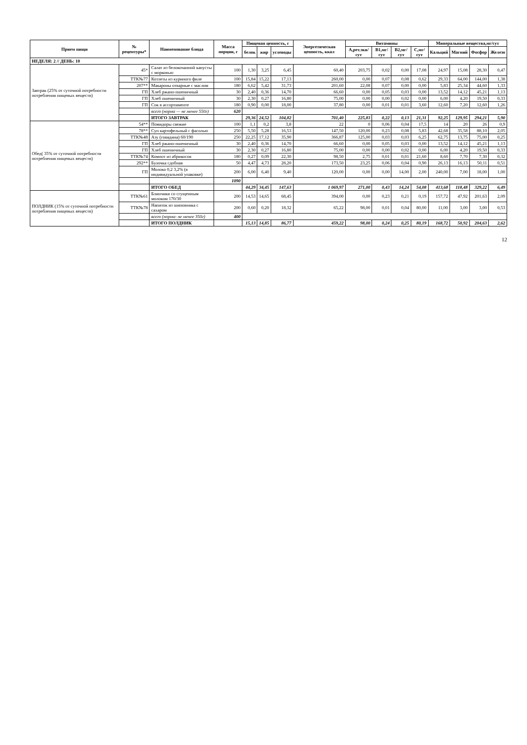| Прием пищи | № рецептуры* | Наименование блюда | Масса порции, г | Пищевая ценность, г | | | Энергетическая ценность, ккал | Витамины | | | | Минеральные вещества,мг/сут | | | |
| --- | --- | --- | --- | --- | --- | --- | --- | --- | --- | --- | --- | --- | --- | --- | --- |
| | | | | белок | жир | углеводы | | А,рет.экв/сут | В1,мг/сут | В2,мг/сут | С,мг/сут | Кальций | Магний | Фосфор | Железо |
| НЕДЕЛЯ: 2 // ДЕНЬ: 10 | | | | | | | | | | | | | | | |
| Завтрак (25% от суточной потребности потребления пищевых веществ) | 45* | Салат из белокочанной капусты с морковью | 100 | 1,30 | 3,25 | 6,45 | 60,40 | 203,75 | 0,02 | 0,00 | 17,08 | 24,97 | 15,08 | 28,30 | 0,47 |
| | ТТК№77 | Котлеты из куриного филе | 100 | 15,84 | 15,22 | 17,13 | 260,00 | 0,00 | 0,07 | 0,08 | 0,62 | 29,33 | 64,00 | 144,00 | 1,38 |
| | 207** | Макароны отварные с маслом | 180 | 6,62 | 5,42 | 31,73 | 201,60 | 22,08 | 0,07 | 0,00 | 0,00 | 5,83 | 25,34 | 44,60 | 1,33 |
| | ГП | Хлеб ржано-пшеничный | 30 | 2,40 | 0,36 | 14,70 | 66,60 | 0,00 | 0,05 | 0,03 | 0,00 | 13,52 | 14,12 | 45,21 | 1,13 |
| | ГП | Хлеб пшеничный | 30 | 2,30 | 0,27 | 16,80 | 75,00 | 0,00 | 0,00 | 0,02 | 0,00 | 6,00 | 4,20 | 19,50 | 0,33 |
| | ГП | Сок в ассортименте | 180 | 0,90 | 0,00 | 18,00 | 37,80 | 0,00 | 0,01 | 0,01 | 3,60 | 12,60 | 7,20 | 12,60 | 1,26 |
| | | всего (норма — не менее 550г) | 620 | | | | | | | | | | | | |
| | | ИТОГО ЗАВТРАК | | 29,36 | 24,52 | 104,82 | 701,40 | 225,83 | 0,22 | 0,13 | 21,31 | 92,25 | 129,95 | 294,21 | 5,90 |
| Обед( 35% от суточной потребности потребления пищевых веществ) | 54** | Помидоры свежие | 100 | 1,1 | 0,2 | 3,8 | 22 | 0 | 0,06 | 0,04 | 17,5 | 14 | 20 | 26 | 0,9 |
| | 78** | Суп картофельный с фасолью | 250 | 5,50 | 5,28 | 16,53 | 147,50 | 120,00 | 0,23 | 0,08 | 5,83 | 42,68 | 35,58 | 88,10 | 2,05 |
| | ТТК№48 | Азу (говядина) 60/190 | 250 | 22,25 | 17,12 | 35,90 | 366,87 | 125,00 | 0,03 | 0,03 | 6,25 | 62,75 | 13,75 | 75,00 | 0,25 |
| | ГП | Хлеб ржано-пшеничный | 30 | 2,40 | 0,36 | 14,70 | 66,60 | 0,00 | 0,05 | 0,03 | 0,00 | 13,52 | 14,12 | 45,21 | 1,13 |
| | ГП | Хлеб пшеничный | 30 | 2,30 | 0,27 | 16,80 | 75,00 | 0,00 | 0,00 | 0,02 | 0,00 | 6,00 | 4,20 | 19,50 | 0,33 |
| | ТТК№74 | Компот из абрикосов | 180 | 0,27 | 0,09 | 22,30 | 98,50 | 2,75 | 0,01 | 0,01 | 21,60 | 8,60 | 7,70 | 7,30 | 0,32 |
| | 292** | Булочка сдобная | 50 | 4,47 | 4,73 | 28,20 | 173,50 | 23,25 | 0,06 | 0,04 | 0,90 | 26,13 | 16,13 | 50,11 | 0,51 |
| | ГП | Молоко 0,2 3,2% (в индивидуальной упаковке) | 200 | 6,00 | 6,40 | 9,40 | 120,00 | 0,00 | 0,00 | 14,00 | 2,00 | 240,00 | 7,00 | 18,00 | 1,00 |
| | | | 1090 | | | | | | | | | | | | |
| | | ИТОГО ОБЕД | | 44,29 | 34,45 | 147,63 | 1 069,97 | 271,00 | 0,43 | 14,24 | 54,08 | 413,68 | 118,48 | 329,22 | 6,49 |
| ПОЛДНИК (15% от суточной потребности потребления пищевых веществ) | ТТК№61 | Блинчики со сгущенным молоком 170/30 | 200 | 14,53 | 14,65 | 68,45 | 394,00 | 0,00 | 0,23 | 0,21 | 0,19 | 157,72 | 47,92 | 201,63 | 2,09 |
| | ТТК№78 | Напиток из шиповника с сахаром | 200 | 0,60 | 0,20 | 18,32 | 65,22 | 98,00 | 0,01 | 0,04 | 80,00 | 11,00 | 3,00 | 3,00 | 0,53 |
| | | всего (норма- не менее 350г) | 400 | | | | | | | | | | | | |
| | | ИТОГО ПОЛДНИК | | 15,13 | 14,85 | 86,77 | 459,22 | 98,00 | 0,24 | 0,25 | 80,19 | 168,72 | 50,92 | 204,63 | 2,62 |
12